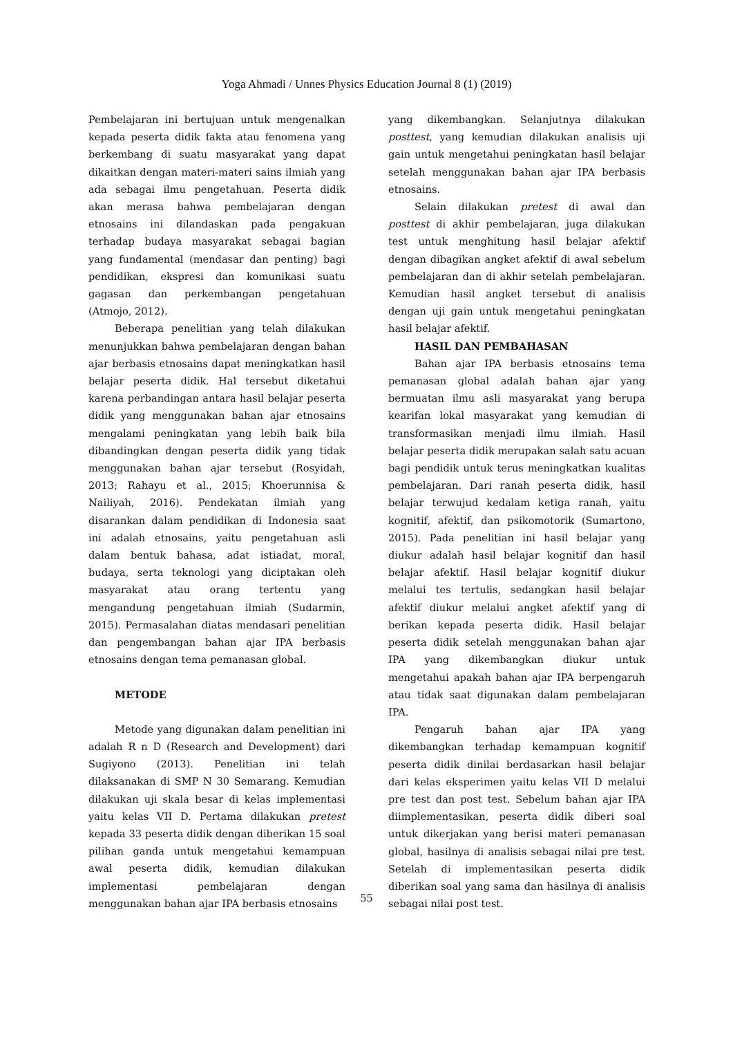Yoga Ahmadi / Unnes Physics Education Journal 8 (1) (2019)
Pembelajaran ini bertujuan untuk mengenalkan kepada peserta didik fakta atau fenomena yang berkembang di suatu masyarakat yang dapat dikaitkan dengan materi-materi sains ilmiah yang ada sebagai ilmu pengetahuan. Peserta didik akan merasa bahwa pembelajaran dengan etnosains ini dilandaskan pada pengakuan terhadap budaya masyarakat sebagai bagian yang fundamental (mendasar dan penting) bagi pendidikan, ekspresi dan komunikasi suatu gagasan dan perkembangan pengetahuan (Atmojo, 2012).
Beberapa penelitian yang telah dilakukan menunjukkan bahwa pembelajaran dengan bahan ajar berbasis etnosains dapat meningkatkan hasil belajar peserta didik. Hal tersebut diketahui karena perbandingan antara hasil belajar peserta didik yang menggunakan bahan ajar etnosains mengalami peningkatan yang lebih baik bila dibandingkan dengan peserta didik yang tidak menggunakan bahan ajar tersebut (Rosyidah, 2013; Rahayu et al., 2015; Khoerunnisa & Nailiyah, 2016). Pendekatan ilmiah yang disarankan dalam pendidikan di Indonesia saat ini adalah etnosains, yaitu pengetahuan asli dalam bentuk bahasa, adat istiadat, moral, budaya, serta teknologi yang diciptakan oleh masyarakat atau orang tertentu yang mengandung pengetahuan ilmiah (Sudarmin, 2015). Permasalahan diatas mendasari penelitian dan pengembangan bahan ajar IPA berbasis etnosains dengan tema pemanasan global.
METODE
Metode yang digunakan dalam penelitian ini adalah R n D (Research and Development) dari Sugiyono (2013). Penelitian ini telah dilaksanakan di SMP N 30 Semarang. Kemudian dilakukan uji skala besar di kelas implementasi yaitu kelas VII D. Pertama dilakukan pretest kepada 33 peserta didik dengan diberikan 15 soal pilihan ganda untuk mengetahui kemampuan awal peserta didik, kemudian dilakukan implementasi pembelajaran dengan menggunakan bahan ajar IPA berbasis etnosains
yang dikembangkan. Selanjutnya dilakukan posttest, yang kemudian dilakukan analisis uji gain untuk mengetahui peningkatan hasil belajar setelah menggunakan bahan ajar IPA berbasis etnosains.
Selain dilakukan pretest di awal dan posttest di akhir pembelajaran, juga dilakukan test untuk menghitung hasil belajar afektif dengan dibagikan angket afektif di awal sebelum pembelajaran dan di akhir setelah pembelajaran. Kemudian hasil angket tersebut di analisis dengan uji gain untuk mengetahui peningkatan hasil belajar afektif.
HASIL DAN PEMBAHASAN
Bahan ajar IPA berbasis etnosains tema pemanasan global adalah bahan ajar yang bermuatan ilmu asli masyarakat yang berupa kearifan lokal masyarakat yang kemudian di transformasikan menjadi ilmu ilmiah. Hasil belajar peserta didik merupakan salah satu acuan bagi pendidik untuk terus meningkatkan kualitas pembelajaran. Dari ranah peserta didik, hasil belajar terwujud kedalam ketiga ranah, yaitu kognitif, afektif, dan psikomotorik (Sumartono, 2015). Pada penelitian ini hasil belajar yang diukur adalah hasil belajar kognitif dan hasil belajar afektif. Hasil belajar kognitif diukur melalui tes tertulis, sedangkan hasil belajar afektif diukur melalui angket afektif yang di berikan kepada peserta didik. Hasil belajar peserta didik setelah menggunakan bahan ajar IPA yang dikembangkan diukur untuk mengetahui apakah bahan ajar IPA berpengaruh atau tidak saat digunakan dalam pembelajaran IPA.
Pengaruh bahan ajar IPA yang dikembangkan terhadap kemampuan kognitif peserta didik dinilai berdasarkan hasil belajar dari kelas eksperimen yaitu kelas VII D melalui pre test dan post test. Sebelum bahan ajar IPA diimplementasikan, peserta didik diberi soal untuk dikerjakan yang berisi materi pemanasan global, hasilnya di analisis sebagai nilai pre test. Setelah di implementasikan peserta didik diberikan soal yang sama dan hasilnya di analisis sebagai nilai post test.
55